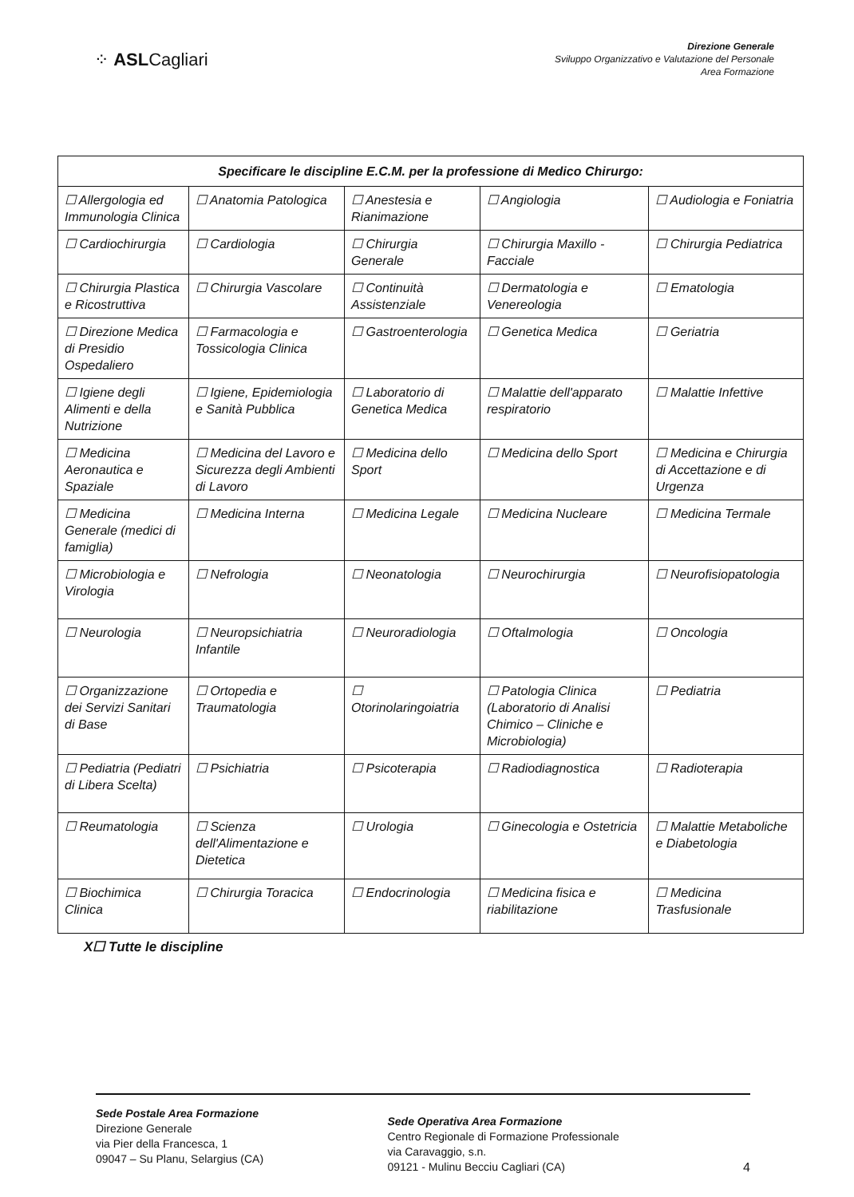⁘ ASLCagliari
Direzione Generale
Sviluppo Organizzativo e Valutazione del Personale
Area Formazione
| Specificare le discipline E.C.M. per la professione di Medico Chirurgo: | | | | |
| --- | --- | --- | --- | --- |
| ☐ Allergologia ed Immunologia Clinica | ☐ Anatomia Patologica | ☐ Anestesia e Rianimazione | ☐ Angiologia | ☐ Audiologia e Foniatria |
| ☐ Cardiochirurgia | ☐ Cardiologia | ☐ Chirurgia Generale | ☐ Chirurgia Maxillo - Facciale | ☐ Chirurgia Pediatrica |
| ☐ Chirurgia Plastica e Ricostruttiva | ☐ Chirurgia Vascolare | ☐ Continuità Assistenziale | ☐ Dermatologia e Venereologia | ☐ Ematologia |
| ☐ Direzione Medica di Presidio Ospedaliero | ☐ Farmacologia e Tossicologia Clinica | ☐ Gastroenterologia | ☐ Genetica Medica | ☐ Geriatria |
| ☐ Igiene degli Alimenti e della Nutrizione | ☐ Igiene, Epidemiologia e Sanità Pubblica | ☐ Laboratorio di Genetica Medica | ☐ Malattie dell'apparato respiratorio | ☐ Malattie Infettive |
| ☐ Medicina Aeronautica e Spaziale | ☐ Medicina del Lavoro e Sicurezza degli Ambienti di Lavoro | ☐ Medicina dello Sport | ☐ Medicina dello Sport | ☐ Medicina e Chirurgia di Accettazione e di Urgenza |
| ☐ Medicina Generale (medici di famiglia) | ☐ Medicina Interna | ☐ Medicina Legale | ☐ Medicina Nucleare | ☐ Medicina Termale |
| ☐ Microbiologia e Virologia | ☐ Nefrologia | ☐ Neonatologia | ☐ Neurochirurgia | ☐ Neurofisiopatologia |
| ☐ Neurologia | ☐ Neuropsichiatria Infantile | ☐ Neuroradiologia | ☐ Oftalmologia | ☐ Oncologia |
| ☐ Organizzazione dei Servizi Sanitari di Base | ☐ Ortopedia e Traumatologia | ☐ Otorinolaringoiatria | ☐ Patologia Clinica (Laboratorio di Analisi Chimico – Cliniche e Microbiologia) | ☐ Pediatria |
| ☐ Pediatria (Pediatri di Libera Scelta) | ☐ Psichiatria | ☐ Psicoterapia | ☐ Radiodiagnostica | ☐ Radioterapia |
| ☐ Reumatologia | ☐ Scienza dell'Alimentazione e Dietetica | ☐ Urologia | ☐ Ginecologia e Ostetricia | ☐ Malattie Metaboliche e Diabetologia |
| ☐ Biochimica Clinica | ☐ Chirurgia Toracica | ☐ Endocrinologia | ☐ Medicina fisica e riabilitazione | ☐ Medicina Trasfusionale |
X☐ Tutte le discipline
Sede Postale Area Formazione
Direzione Generale
via Pier della Francesca, 1
09047 – Su Planu, Selargius (CA)
Sede Operativa Area Formazione
Centro Regionale di Formazione Professionale
via Caravaggio, s.n.
09121 - Mulinu Becciu Cagliari (CA)
4